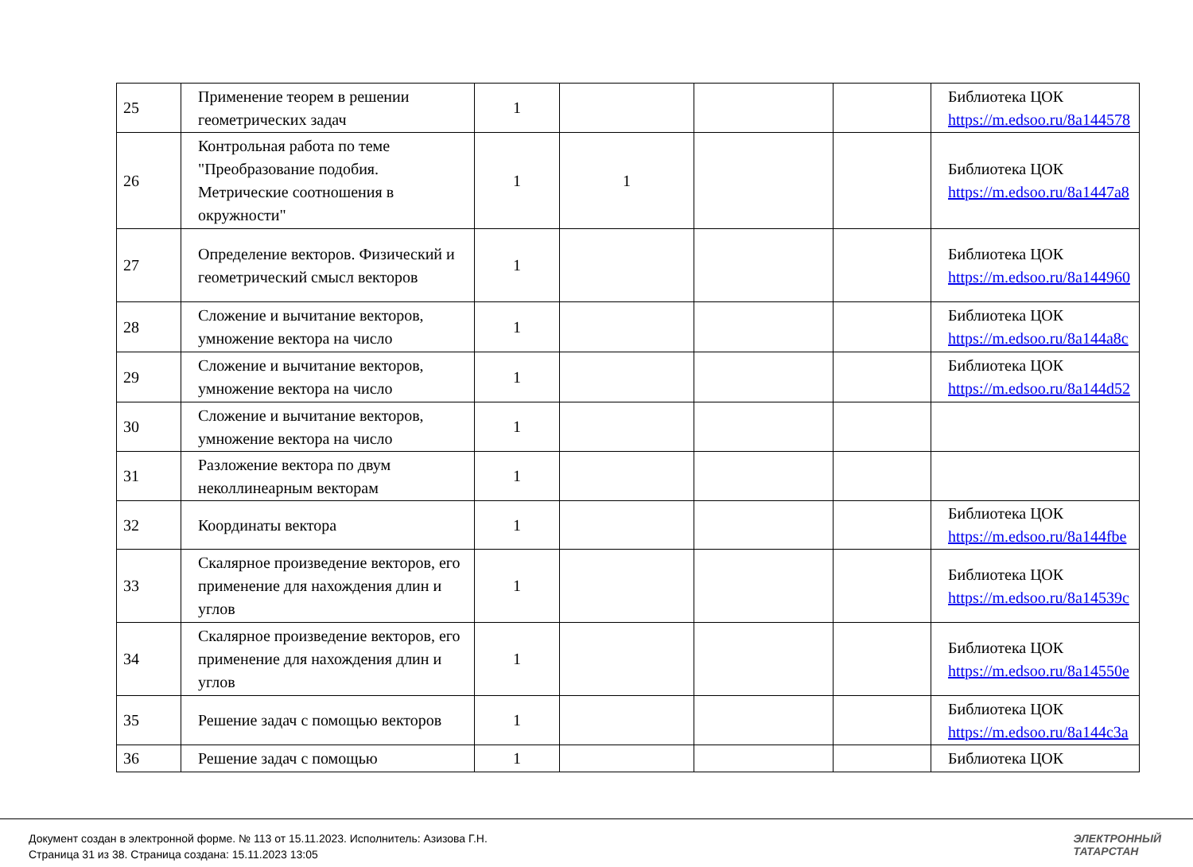| 25 | Применение теорем в решении геометрических задач | 1 | | | | Библиотека ЦОК https://m.edsoo.ru/8a144578 |
| 26 | Контрольная работа по теме "Преобразование подобия. Метрические соотношения в окружности" | 1 | 1 | | | Библиотека ЦОК https://m.edsoo.ru/8a1447a8 |
| 27 | Определение векторов. Физический и геометрический смысл векторов | 1 | | | | Библиотека ЦОК https://m.edsoo.ru/8a144960 |
| 28 | Сложение и вычитание векторов, умножение вектора на число | 1 | | | | Библиотека ЦОК https://m.edsoo.ru/8a144a8c |
| 29 | Сложение и вычитание векторов, умножение вектора на число | 1 | | | | Библиотека ЦОК https://m.edsoo.ru/8a144d52 |
| 30 | Сложение и вычитание векторов, умножение вектора на число | 1 | | | | |
| 31 | Разложение вектора по двум неколлинеарным векторам | 1 | | | | |
| 32 | Координаты вектора | 1 | | | | Библиотека ЦОК https://m.edsoo.ru/8a144fbe |
| 33 | Скалярное произведение векторов, его применение для нахождения длин и углов | 1 | | | | Библиотека ЦОК https://m.edsoo.ru/8a14539c |
| 34 | Скалярное произведение векторов, его применение для нахождения длин и углов | 1 | | | | Библиотека ЦОК https://m.edsoo.ru/8a14550e |
| 35 | Решение задач с помощью векторов | 1 | | | | Библиотека ЦОК https://m.edsoo.ru/8a144c3a |
| 36 | Решение задач с помощью | 1 | | | | Библиотека ЦОК |
Документ создан в электронной форме. № 113 от 15.11.2023. Исполнитель: Азизова Г.Н.
Страница 31 из 38. Страница создана: 15.11.2023 13:05
ЭЛЕКТРОННЫЙ
ТАТАРСТАН